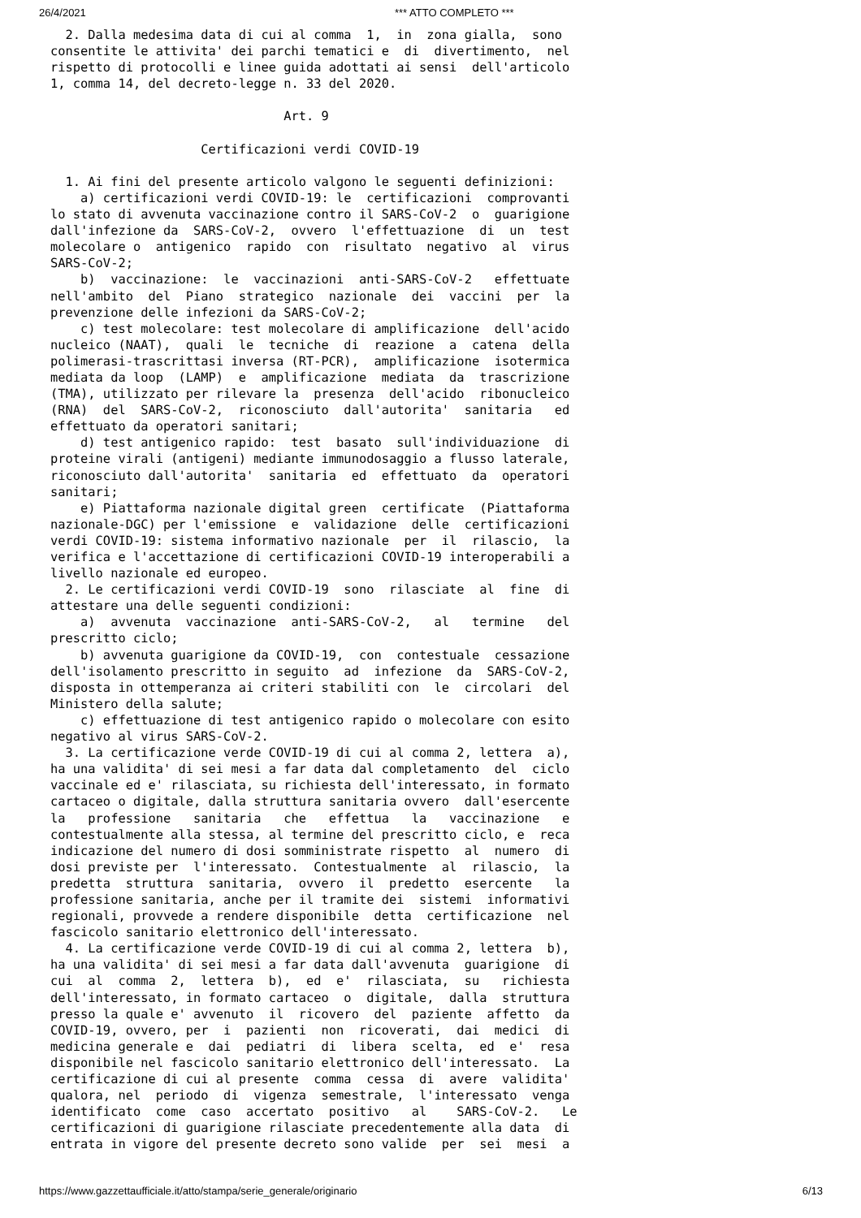26/4/2021 *** ATTO COMPLETO ***
  2. Dalla medesima data di cui al comma  1,  in  zona gialla,  sono
consentite le attivita' dei parchi tematici e  di  divertimento,  nel
rispetto di protocolli e linee guida adottati ai sensi  dell'articolo
1, comma 14, del decreto-legge n. 33 del 2020.

                               Art. 9

                    Certificazioni verdi COVID-19

  1. Ai fini del presente articolo valgono le seguenti definizioni:
    a) certificazioni verdi COVID-19: le  certificazioni  comprovanti
lo stato di avvenuta vaccinazione contro il SARS-CoV-2  o  guarigione
dall'infezione da  SARS-CoV-2,  ovvero  l'effettuazione  di  un  test
molecolare o  antigenico  rapido  con  risultato  negativo  al  virus
SARS-CoV-2;
    b)  vaccinazione:  le  vaccinazioni  anti-SARS-CoV-2   effettuate
nell'ambito  del  Piano  strategico  nazionale  dei  vaccini  per  la
prevenzione delle infezioni da SARS-CoV-2;
    c) test molecolare: test molecolare di amplificazione  dell'acido
nucleico (NAAT),  quali  le  tecniche  di  reazione  a  catena  della
polimerasi-trascrittasi inversa (RT-PCR),  amplificazione  isotermica
mediata da loop  (LAMP)  e  amplificazione  mediata  da  trascrizione
(TMA), utilizzato per rilevare la  presenza  dell'acido  ribonucleico
(RNA)  del  SARS-CoV-2,  riconosciuto  dall'autorita'  sanitaria   ed
effettuato da operatori sanitari;
    d) test antigenico rapido:  test  basato  sull'individuazione  di
proteine virali (antigeni) mediante immunodosaggio a flusso laterale,
riconosciuto dall'autorita'  sanitaria  ed  effettuato  da  operatori
sanitari;
    e) Piattaforma nazionale digital green  certificate  (Piattaforma
nazionale-DGC) per l'emissione  e  validazione  delle  certificazioni
verdi COVID-19: sistema informativo nazionale  per  il  rilascio,  la
verifica e l'accettazione di certificazioni COVID-19 interoperabili a
livello nazionale ed europeo.
  2. Le certificazioni verdi COVID-19  sono  rilasciate  al  fine  di
attestare una delle seguenti condizioni:
    a)  avvenuta  vaccinazione  anti-SARS-CoV-2,   al   termine   del
prescritto ciclo;
    b) avvenuta guarigione da COVID-19,  con  contestuale  cessazione
dell'isolamento prescritto in seguito  ad  infezione  da  SARS-CoV-2,
disposta in ottemperanza ai criteri stabiliti con  le  circolari  del
Ministero della salute;
    c) effettuazione di test antigenico rapido o molecolare con esito
negativo al virus SARS-CoV-2.
  3. La certificazione verde COVID-19 di cui al comma 2, lettera  a),
ha una validita' di sei mesi a far data dal completamento  del  ciclo
vaccinale ed e' rilasciata, su richiesta dell'interessato, in formato
cartaceo o digitale, dalla struttura sanitaria ovvero  dall'esercente
la   professione   sanitaria   che   effettua   la   vaccinazione   e
contestualmente alla stessa, al termine del prescritto ciclo, e  reca
indicazione del numero di dosi somministrate rispetto  al  numero  di
dosi previste per  l'interessato.  Contestualmente  al  rilascio,  la
predetta  struttura  sanitaria,  ovvero  il  predetto  esercente   la
professione sanitaria, anche per il tramite dei  sistemi  informativi
regionali, provvede a rendere disponibile  detta  certificazione  nel
fascicolo sanitario elettronico dell'interessato.
  4. La certificazione verde COVID-19 di cui al comma 2, lettera  b),
ha una validita' di sei mesi a far data dall'avvenuta  guarigione  di
cui  al  comma  2,  lettera  b),  ed  e'  rilasciata,  su   richiesta
dell'interessato, in formato cartaceo  o  digitale,  dalla  struttura
presso la quale e' avvenuto  il  ricovero  del  paziente  affetto  da
COVID-19, ovvero, per  i  pazienti  non  ricoverati,  dai  medici  di
medicina generale e  dai  pediatri  di  libera  scelta,  ed  e'  resa
disponibile nel fascicolo sanitario elettronico dell'interessato.  La
certificazione di cui al presente  comma  cessa  di  avere  validita'
qualora, nel  periodo  di  vigenza  semestrale,  l'interessato  venga
identificato  come  caso  accertato  positivo   al    SARS-CoV-2.   Le
certificazioni di guarigione rilasciate precedentemente alla data  di
entrata in vigore del presente decreto sono valide  per  sei  mesi  a
https://www.gazzettaufficiale.it/atto/stampa/serie_generale/originario 6/13